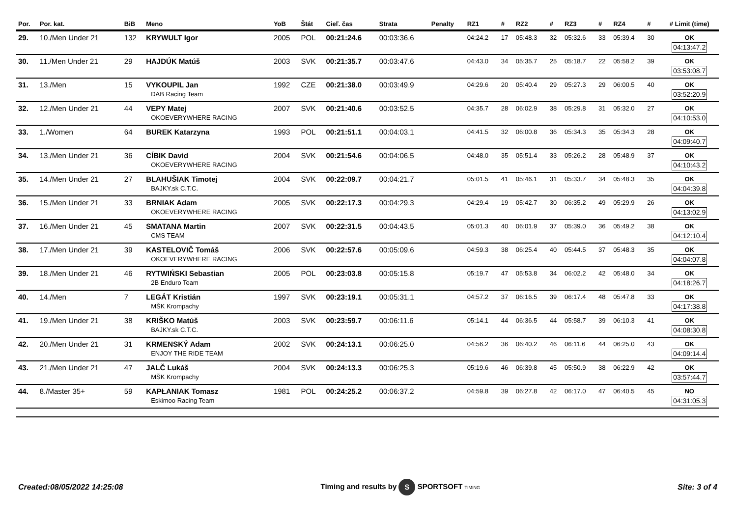| Por. | Por. kat. | BiB | Meno | YoB | Štát | Cieľ. čas | Strata | Penalty | RZ1 | # | RZ2 | # | RZ3 | # | RZ4 | # | # Limit (time) |
| --- | --- | --- | --- | --- | --- | --- | --- | --- | --- | --- | --- | --- | --- | --- | --- | --- | --- |
| 29. | 10./Men Under 21 | 132 | KRYWULT Igor | 2005 | POL | 00:21:24.6 | 00:03:36.6 | | 04:24.2 | 17 | 05:48.3 | 32 | 05:32.6 | 33 | 05:39.4 | 30 | OK 04:13:47.2 |
| 30. | 11./Men Under 21 | 29 | HAJDÚK Matúš | 2003 | SVK | 00:21:35.7 | 00:03:47.6 | | 04:43.0 | 34 | 05:35.7 | 25 | 05:18.7 | 22 | 05:58.2 | 39 | OK 03:53:08.7 |
| 31. | 13./Men | 15 | VYKOUPIL Jan DAB Racing Team | 1992 | CZE | 00:21:38.0 | 00:03:49.9 | | 04:29.6 | 20 | 05:40.4 | 29 | 05:27.3 | 29 | 06:00.5 | 40 | OK 03:52:20.9 |
| 32. | 12./Men Under 21 | 44 | VEPY Matej OKOEVERYWHERE RACING | 2007 | SVK | 00:21:40.6 | 00:03:52.5 | | 04:35.7 | 28 | 06:02.9 | 38 | 05:29.8 | 31 | 05:32.0 | 27 | OK 04:10:53.0 |
| 33. | 1./Women | 64 | BUREK Katarzyna | 1993 | POL | 00:21:51.1 | 00:04:03.1 | | 04:41.5 | 32 | 06:00.8 | 36 | 05:34.3 | 35 | 05:34.3 | 28 | OK 04:09:40.7 |
| 34. | 13./Men Under 21 | 36 | CÍBIK David OKOEVERYWHERE RACING | 2004 | SVK | 00:21:54.6 | 00:04:06.5 | | 04:48.0 | 35 | 05:51.4 | 33 | 05:26.2 | 28 | 05:48.9 | 37 | OK 04:10:43.2 |
| 35. | 14./Men Under 21 | 27 | BLAHUŠIAK Timotej BAJKY.sk C.T.C. | 2004 | SVK | 00:22:09.7 | 00:04:21.7 | | 05:01.5 | 41 | 05:46.1 | 31 | 05:33.7 | 34 | 05:48.3 | 35 | OK 04:04:39.8 |
| 36. | 15./Men Under 21 | 33 | BRNIAK Adam OKOEVERYWHERE RACING | 2005 | SVK | 00:22:17.3 | 00:04:29.3 | | 04:29.4 | 19 | 05:42.7 | 30 | 06:35.2 | 49 | 05:29.9 | 26 | OK 04:13:02.9 |
| 37. | 16./Men Under 21 | 45 | SMATANA Martin CMS TEAM | 2007 | SVK | 00:22:31.5 | 00:04:43.5 | | 05:01.3 | 40 | 06:01.9 | 37 | 05:39.0 | 36 | 05:49.2 | 38 | OK 04:12:10.4 |
| 38. | 17./Men Under 21 | 39 | KASTELOVIČ Tomáš OKOEVERYWHERE RACING | 2006 | SVK | 00:22:57.6 | 00:05:09.6 | | 04:59.3 | 38 | 06:25.4 | 40 | 05:44.5 | 37 | 05:48.3 | 35 | OK 04:04:07.8 |
| 39. | 18./Men Under 21 | 46 | RYTWIŃSKI Sebastian 2B Enduro Team | 2005 | POL | 00:23:03.8 | 00:05:15.8 | | 05:19.7 | 47 | 05:53.8 | 34 | 06:02.2 | 42 | 05:48.0 | 34 | OK 04:18:26.7 |
| 40. | 14./Men | 7 | LEGÁT Kristián MŠK Krompachy | 1997 | SVK | 00:23:19.1 | 00:05:31.1 | | 04:57.2 | 37 | 06:16.5 | 39 | 06:17.4 | 48 | 05:47.8 | 33 | OK 04:17:38.8 |
| 41. | 19./Men Under 21 | 38 | KRIŠKO Matúš BAJKY.sk C.T.C. | 2003 | SVK | 00:23:59.7 | 00:06:11.6 | | 05:14.1 | 44 | 06:36.5 | 44 | 05:58.7 | 39 | 06:10.3 | 41 | OK 04:08:30.8 |
| 42. | 20./Men Under 21 | 31 | KRMENSKÝ Adam ENJOY THE RIDE TEAM | 2002 | SVK | 00:24:13.1 | 00:06:25.0 | | 04:56.2 | 36 | 06:40.2 | 46 | 06:11.6 | 44 | 06:25.0 | 43 | OK 04:09:14.4 |
| 43. | 21./Men Under 21 | 47 | JALČ Lukáš MŠK Krompachy | 2004 | SVK | 00:24:13.3 | 00:06:25.3 | | 05:19.6 | 46 | 06:39.8 | 45 | 05:50.9 | 38 | 06:22.9 | 42 | OK 03:57:44.7 |
| 44. | 8./Master 35+ | 59 | KAPŁANIAK Tomasz Eskimoo Racing Team | 1981 | POL | 00:24:25.2 | 00:06:37.2 | | 04:59.8 | 39 | 06:27.8 | 42 | 06:17.0 | 47 | 06:40.5 | 45 | NO 04:31:05.3 |
Created:08/05/2022 14:25:08 Timing and results by S SPORTSOFT TIMING Site: 3 of 4